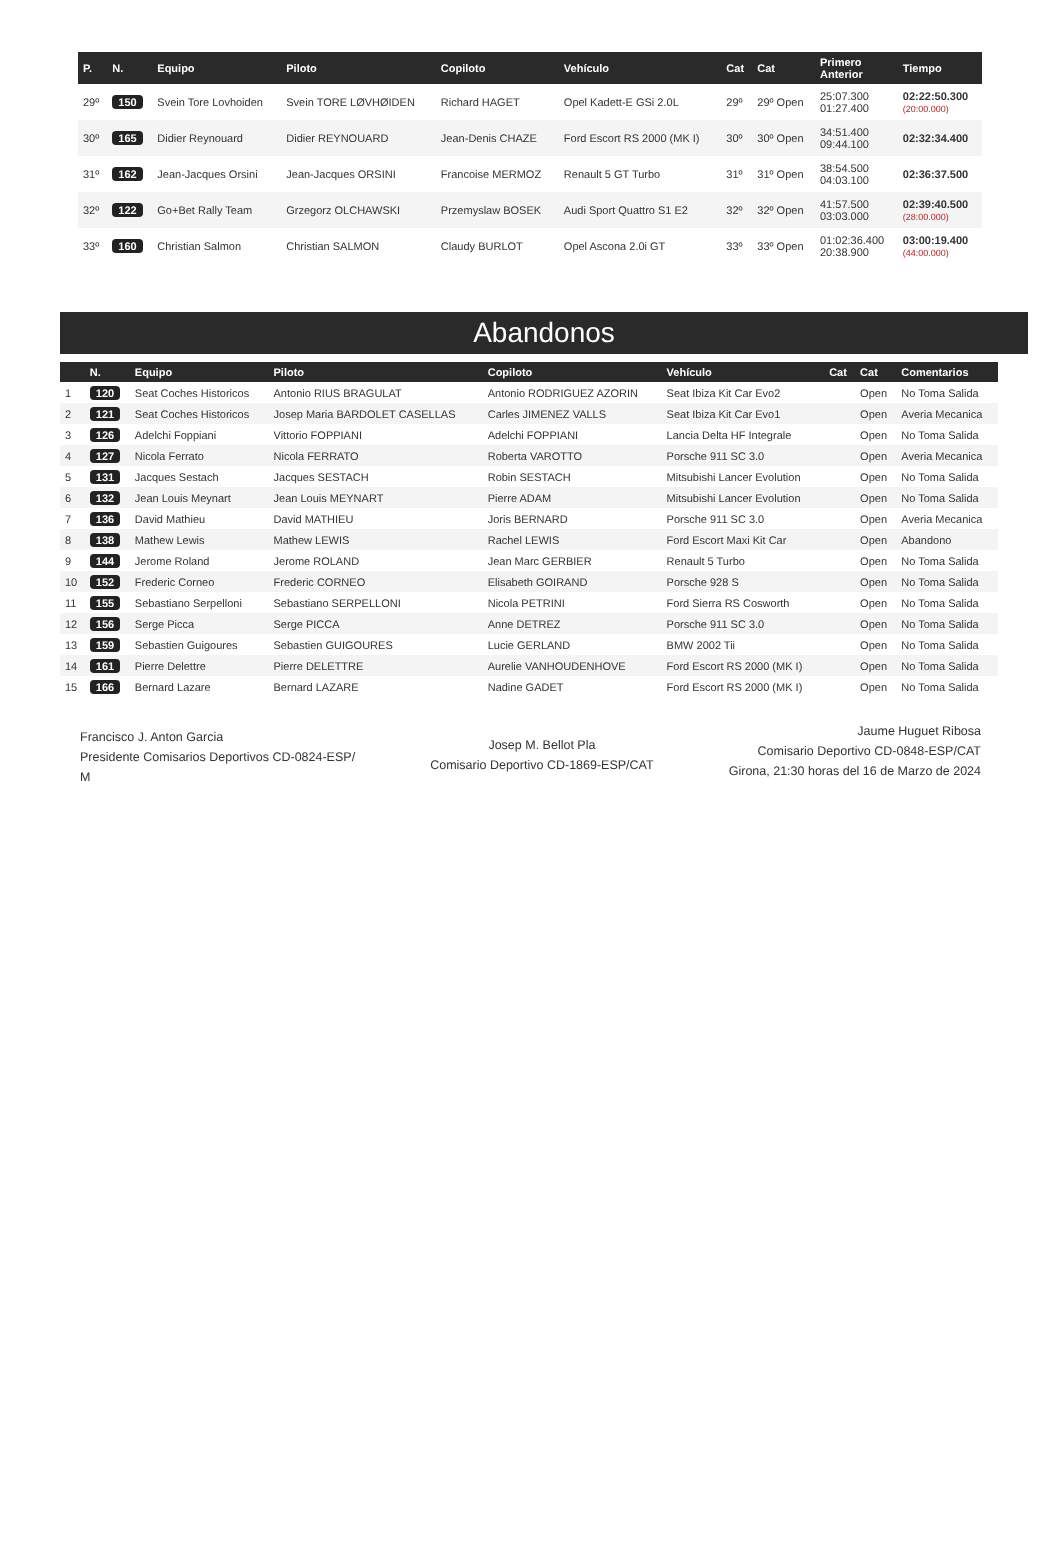| P. | N. | Equipo | Piloto | Copiloto | Vehículo | Cat | Cat | Primero Anterior | Tiempo |
| --- | --- | --- | --- | --- | --- | --- | --- | --- | --- |
| 29º | 150 | Svein Tore Lovhoiden | Svein TORE LØVHØIDEN | Richard HAGET | Opel Kadett-E GSi 2.0L | 29º | 29º Open | 25:07.300 01:27.400 | 02:22:50.300 (20:00.000) |
| 30º | 165 | Didier Reynouard | Didier REYNOUARD | Jean-Denis CHAZE | Ford Escort RS 2000 (MK I) | 30º | 30º Open | 34:51.400 09:44.100 | 02:32:34.400 |
| 31º | 162 | Jean-Jacques Orsini | Jean-Jacques ORSINI | Francoise MERMOZ | Renault 5 GT Turbo | 31º | 31º Open | 38:54.500 04:03.100 | 02:36:37.500 |
| 32º | 122 | Go+Bet Rally Team | Grzegorz OLCHAWSKI | Przemyslaw BOSEK | Audi Sport Quattro S1 E2 | 32º | 32º Open | 41:57.500 03:03.000 | 02:39:40.500 (28:00.000) |
| 33º | 160 | Christian Salmon | Christian SALMON | Claudy BURLOT | Opel Ascona 2.0i GT | 33º | 33º Open | 01:02:36.400 20:38.900 | 03:00:19.400 (44:00.000) |
Abandonos
| | N. | Equipo | Piloto | Copiloto | Vehículo | Cat | Cat | Comentarios |
| --- | --- | --- | --- | --- | --- | --- | --- | --- |
| 1 | 120 | Seat Coches Historicos | Antonio RIUS BRAGULAT | Antonio RODRIGUEZ AZORIN | Seat Ibiza Kit Car Evo2 | | Open | No Toma Salida |
| 2 | 121 | Seat Coches Historicos | Josep Maria BARDOLET CASELLAS | Carles JIMENEZ VALLS | Seat Ibiza Kit Car Evo1 | | Open | Averia Mecanica |
| 3 | 126 | Adelchi Foppiani | Vittorio FOPPIANI | Adelchi FOPPIANI | Lancia Delta HF Integrale | | Open | No Toma Salida |
| 4 | 127 | Nicola Ferrato | Nicola FERRATO | Roberta VAROTTO | Porsche 911 SC 3.0 | | Open | Averia Mecanica |
| 5 | 131 | Jacques Sestach | Jacques SESTACH | Robin SESTACH | Mitsubishi Lancer Evolution | | Open | No Toma Salida |
| 6 | 132 | Jean Louis Meynart | Jean Louis MEYNART | Pierre ADAM | Mitsubishi Lancer Evolution | | Open | No Toma Salida |
| 7 | 136 | David Mathieu | David MATHIEU | Joris BERNARD | Porsche 911 SC 3.0 | | Open | Averia Mecanica |
| 8 | 138 | Mathew Lewis | Mathew LEWIS | Rachel LEWIS | Ford Escort Maxi Kit Car | | Open | Abandono |
| 9 | 144 | Jerome Roland | Jerome ROLAND | Jean Marc GERBIER | Renault 5 Turbo | | Open | No Toma Salida |
| 10 | 152 | Frederic Corneo | Frederic CORNEO | Elisabeth GOIRAND | Porsche 928 S | | Open | No Toma Salida |
| 11 | 155 | Sebastiano Serpelloni | Sebastiano SERPELLONI | Nicola PETRINI | Ford Sierra RS Cosworth | | Open | No Toma Salida |
| 12 | 156 | Serge Picca | Serge PICCA | Anne DETREZ | Porsche 911 SC 3.0 | | Open | No Toma Salida |
| 13 | 159 | Sebastien Guigoures | Sebastien GUIGOURES | Lucie GERLAND | BMW 2002 Tii | | Open | No Toma Salida |
| 14 | 161 | Pierre Delettre | Pierre DELETTRE | Aurelie VANHOUDENHOVE | Ford Escort RS 2000 (MK I) | | Open | No Toma Salida |
| 15 | 166 | Bernard Lazare | Bernard LAZARE | Nadine GADET | Ford Escort RS 2000 (MK I) | | Open | No Toma Salida |
Francisco J. Anton Garcia
Presidente Comisarios Deportivos CD-0824-ESP/
M
Josep M. Bellot Pla
Comisario Deportivo CD-1869-ESP/CAT
Jaume Huguet Ribosa
Comisario Deportivo CD-0848-ESP/CAT
Girona, 21:30 horas del 16 de Marzo de 2024